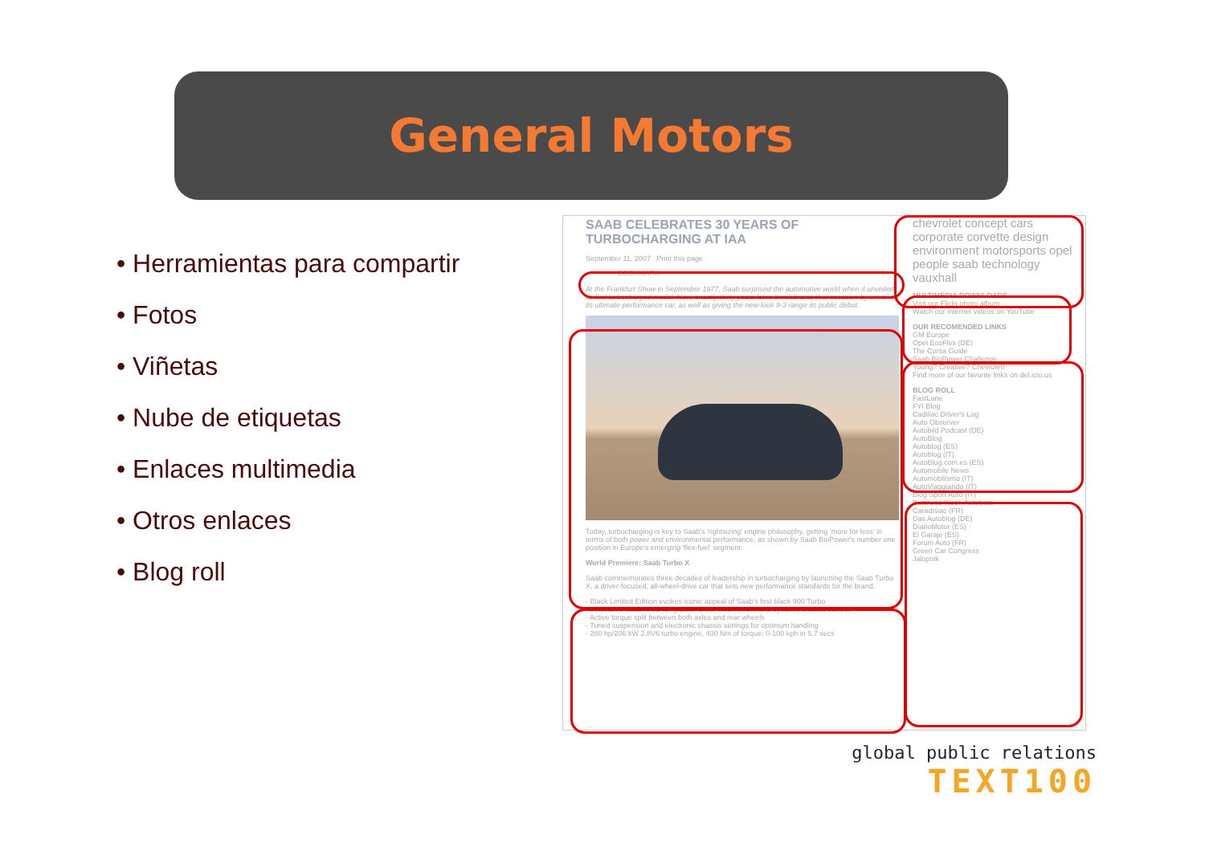General Motors
• Herramientas para compartir
• Fotos
• Viñetas
• Nube de etiquetas
• Enlaces multimedia
• Otros enlaces
• Blog roll
SAAB CELEBRATES 30 YEARS OF TURBOCHARGING AT IAA
September 11, 2007 Print this page
BOOKMARK
At the Frankfurt Show in September 1977, Saab surprised the automotive world when it unveiled its first turbocharged model. Now, exactly thirty years later, it celebrates that occasion by unveiling its ultimate performance car, as well as giving the new-look 9-3 range its public debut.
Today, turbocharging is key to Saab's 'rightsizing' engine philosophy, getting 'more for less' in terms of both power and environmental performance, as shown by Saab BioPower's number one position in Europe's emerging 'flex-fuel' segment.
World Premiere: Saab Turbo X
Saab commemorates three decades of leadership in turbocharging by launching the Saab Turbo X, a driver-focused, all-wheel-drive car that sets new performance standards for the brand.
- Black Limited Edition evokes iconic appeal of Saab's first black 900 Turbo
- Innovative Saab XWD for greater driver involvement and dynamic chassis control
- Active torque split between both axles and rear wheels
- Tuned suspension and electronic chassis settings for optimum handling
- 280 hp/206 kW 2.8V6 turbo engine, 400 Nm of torque: 0-100 kph in 5.7 secs
chevrolet concept cars corporate corvette design environment motorsports opel people saab technology vauxhall
MULTIMEDIA DOWNLOADS
Visit our Flickr photo album
Watch our internet videos on YouTube
OUR RECOMENDED LINKS
GM Europe
Opel EcoFlex (DE)
The Corsa Guide
Saab BioPower Challenge
Young? Creative? Chevrolet!
Find more of our favorite links on del.icio.us
BLOG ROLL
FastLane
FYI Blog
Cadillac Driver's Log
Auto Observer
Autobild Podcast (DE)
AutoBlog
Autoblog (ES)
Autoblog (IT)
AutoBlog.com.es (ES)
Automobile News
Automobilismo (IT)
AutoViaggiando (IT)
Blog Sport Auto (IT)
Business Week Autobeat
Caradisiac (FR)
Das Autoblog (DE)
DiarioMotor (ES)
El Garaje (ES)
Forum Auto (FR)
Green Car Congress
Jalopnik
global public relations
TEXT100